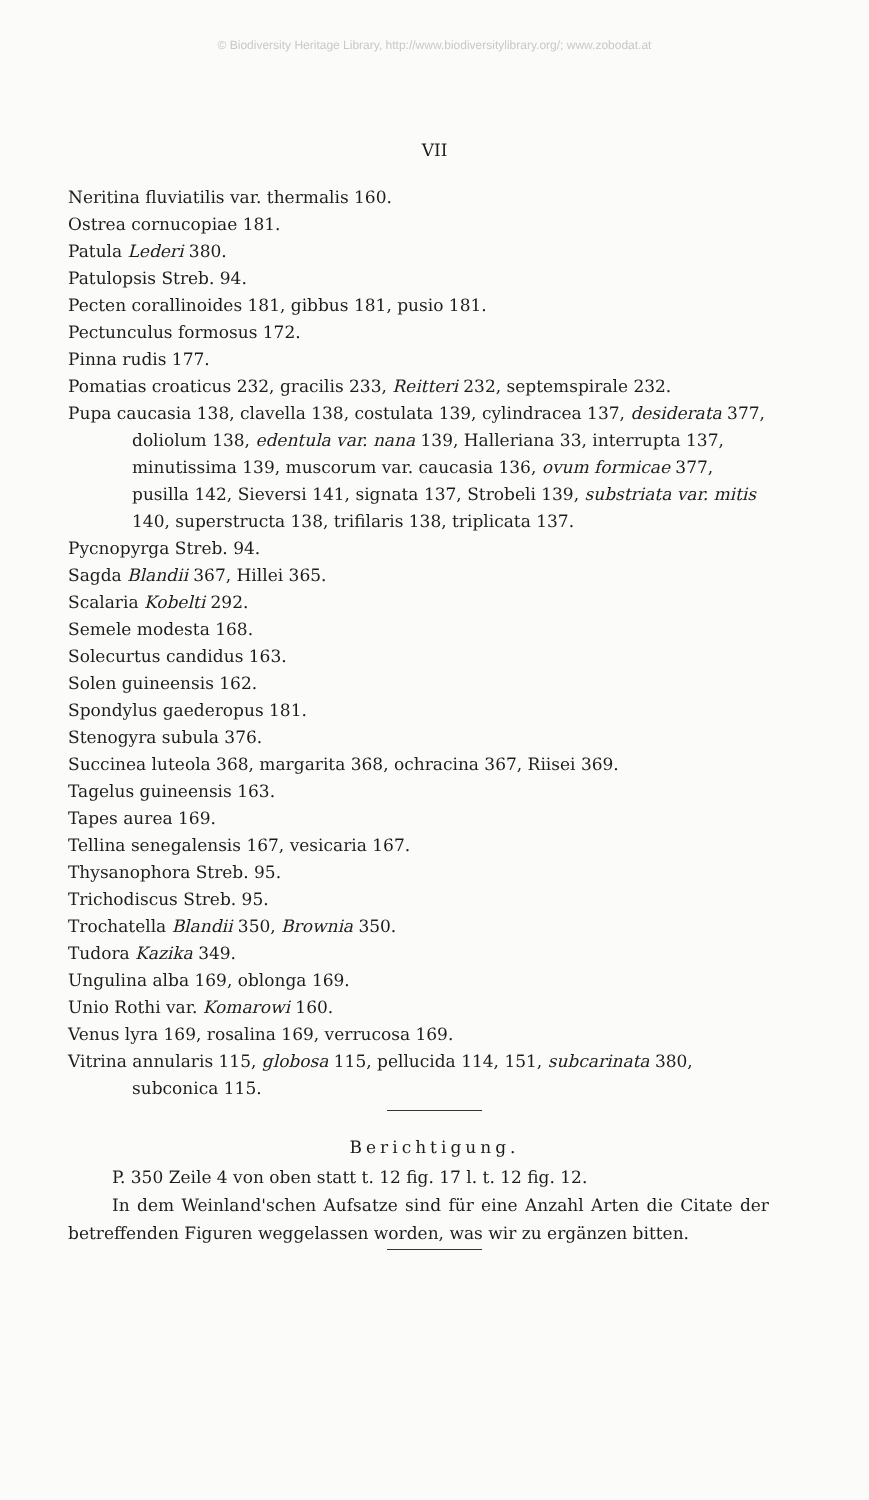© Biodiversity Heritage Library, http://www.biodiversitylibrary.org/; www.zobodat.at
VII
Neritina fluviatilis var. thermalis 160.
Ostrea cornucopiae 181.
Patula Lederi 380.
Patulopsis Streb. 94.
Pecten corallinoides 181, gibbus 181, pusio 181.
Pectunculus formosus 172.
Pinna rudis 177.
Pomatias croaticus 232, gracilis 233, Reitteri 232, septemspirale 232.
Pupa caucasia 138, clavella 138, costulata 139, cylindracea 137, desiderata 377, doliolum 138, edentula var. nana 139, Halleriana 33, interrupta 137, minutissima 139, muscorum var. caucasia 136, ovum formicae 377, pusilla 142, Sieversi 141, signata 137, Strobeli 139, substriata var. mitis 140, superstructa 138, trifilaris 138, triplicata 137.
Pycnopyrga Streb. 94.
Sagda Blandii 367, Hillei 365.
Scalaria Kobelti 292.
Semele modesta 168.
Solecurtus candidus 163.
Solen guineensis 162.
Spondylus gaederopus 181.
Stenogyra subula 376.
Succinea luteola 368, margarita 368, ochracina 367, Riisei 369.
Tagelus guineensis 163.
Tapes aurea 169.
Tellina senegalensis 167, vesicaria 167.
Thysanophora Streb. 95.
Trichodiscus Streb. 95.
Trochatella Blandii 350, Brownia 350.
Tudora Kazika 349.
Ungulina alba 169, oblonga 169.
Unio Rothi var. Komarowi 160.
Venus lyra 169, rosalina 169, verrucosa 169.
Vitrina annularis 115, globosa 115, pellucida 114, 151, subcarinata 380, subconica 115.
Berichtigung.
P. 350 Zeile 4 von oben statt t. 12 fig. 17 l. t. 12 fig. 12.
In dem Weinland'schen Aufsatze sind für eine Anzahl Arten die Citate der betreffenden Figuren weggelassen worden, was wir zu ergänzen bitten.